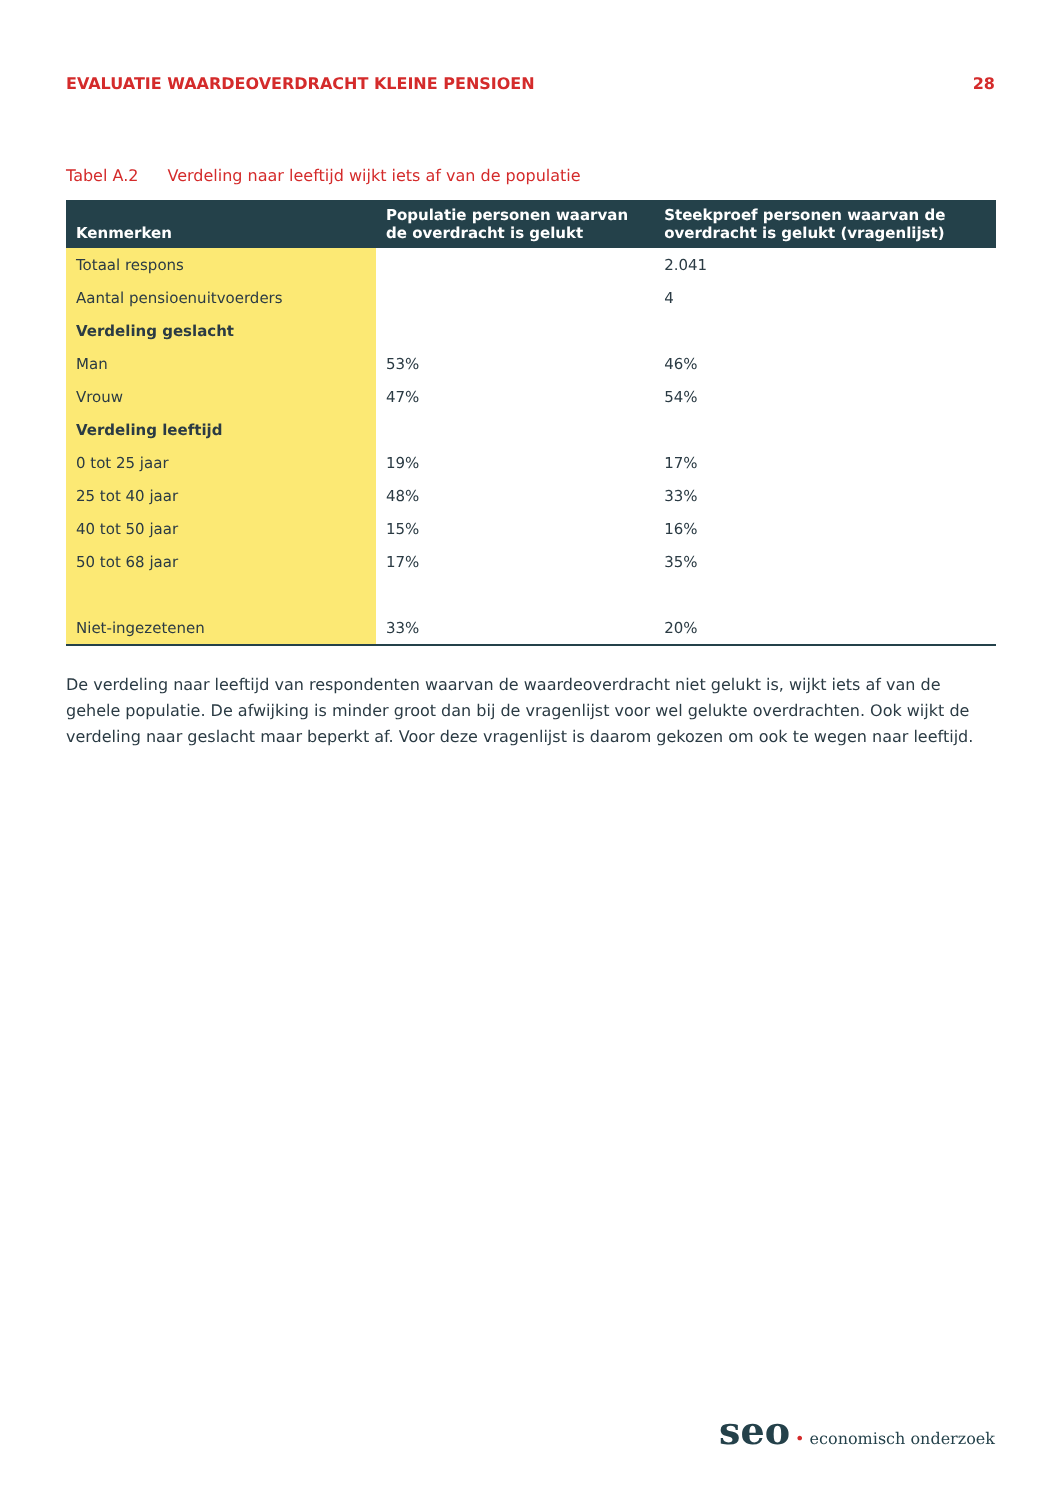EVALUATIE WAARDEOVERDRACHT KLEINE PENSIOEN
28
Tabel A.2 Verdeling naar leeftijd wijkt iets af van de populatie
| Kenmerken | Populatie personen waarvan de overdracht is gelukt | Steekproef personen waarvan de overdracht is gelukt (vragenlijst) |
| --- | --- | --- |
| Totaal respons | | 2.041 |
| Aantal pensioenuitvoerders | | 4 |
| Verdeling geslacht | | |
| Man | 53% | 46% |
| Vrouw | 47% | 54% |
| Verdeling leeftijd | | |
| 0 tot 25 jaar | 19% | 17% |
| 25 tot 40 jaar | 48% | 33% |
| 40 tot 50 jaar | 15% | 16% |
| 50 tot 68 jaar | 17% | 35% |
| Niet-ingezetenen | 33% | 20% |
De verdeling naar leeftijd van respondenten waarvan de waardeoverdracht niet gelukt is, wijkt iets af van de gehele populatie. De afwijking is minder groot dan bij de vragenlijst voor wel gelukte overdrachten. Ook wijkt de verdeling naar geslacht maar beperkt af. Voor deze vragenlijst is daarom gekozen om ook te wegen naar leeftijd.
seo • economisch onderzoek